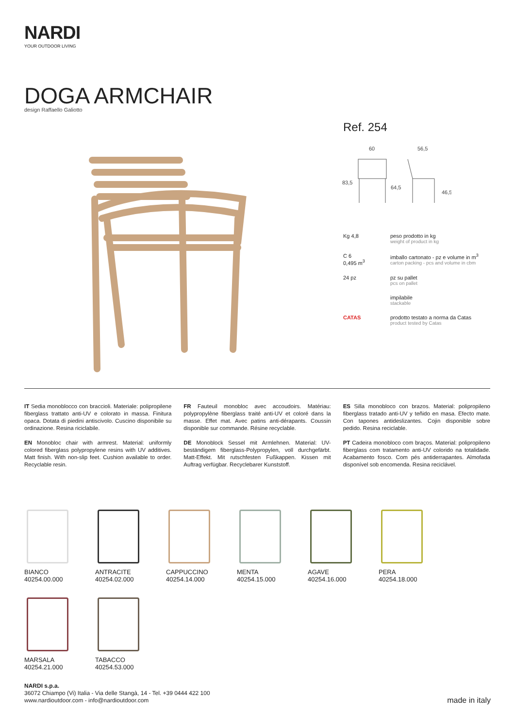NARDI
YOUR OUTDOOR LIVING
DOGA ARMCHAIR
design Raffaello Galiotto
Ref. 254
60
56,5
83,5
64,5
46,5
Kg 4,8 peso prodotto in kg
weight of product in kg
C 6
0,495 m<sup>3</sup>
imballo cartonato - pz e volume in m<sup>3</sup>
carton packing - pcs and volume in cbm
24 pz pz su pallet
pcs on pallet
impilabile
stackable
CATAS prodotto testato a norma da Catas
product tested by Catas
IT Sedia monoblocco con braccioli. Materiale: polipropilene fiberglass trattato anti-UV e colorato in massa. Finitura opaca. Dotata di piedini antiscivolo. Cuscino disponibile su ordinazione. Resina riciclabile.
EN Monobloc chair with armrest. Material: uniformly colored fiberglass polypropylene resins with UV additives. Matt finish. With non-slip feet. Cushion available to order. Recyclable resin.
FR Fauteuil monobloc avec accoudoirs. Matériau: polypropylène fiberglass traité anti-UV et coloré dans la masse. Effet mat. Avec patins anti-dérapants. Coussin disponible sur commande. Résine recyclable.
DE Monoblock Sessel mit Armlehnen. Material: UV-beständigem fiberglass-Polypropylen, voll durchgefärbt. Matt-Effekt. Mit rutschfesten Fußkappen. Kissen mit Auftrag verfügbar. Recyclebarer Kunststoff.
ES Silla monobloco con brazos. Material: polipropileno fiberglass tratado anti-UV y teñido en masa. Efecto mate. Con tapones antideslizantes. Cojin disponible sobre pedido. Resina reciclable.
PT Cadeira monobloco com braços. Material: polipropileno fiberglass com tratamento anti-UV colorido na totalidade. Acabamento fosco. Com pés antiderrapantes. Almofada disponível sob encomenda. Resina reciclável.
BIANCO
40254.00.000
ANTRACITE
40254.02.000
CAPPUCCINO
40254.14.000
MENTA
40254.15.000
AGAVE
40254.16.000
PERA
40254.18.000
MARSALA
40254.21.000
TABACCO
40254.53.000
NARDI s.p.a.
36072 Chiampo (Vi) Italia - Via delle Stangà, 14 - Tel. +39 0444 422 100
www.nardioutdoor.com - info@nardioutdoor.com
made in italy